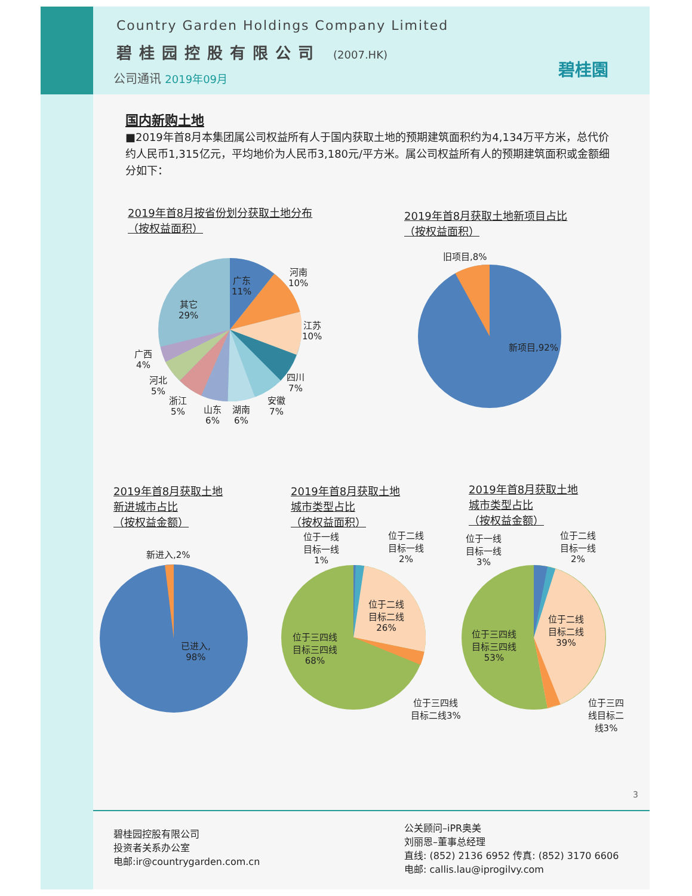Country Garden Holdings Company Limited
碧桂园控股有限公司 (2007.HK)
公司通讯 2019年09月 碧桂園
国内新购土地
■2019年首8月本集团属公司权益所有人于国内获取土地的预期建筑面积约为4,134万平方米，总代价约人民币1,315亿元，平均地价为人民币3,180元/平方米。属公司权益所有人的预期建筑面积或金额细分如下：
2019年首8月按省份划分获取土地分布
（按权益面积）
2019年首8月获取土地新项目占比
（按权益面积）
广东
11%
河南
10%
江苏
10%
其它
29%
四川
7%
安徽
7%
湖南
6%
山东
6%
浙江
5%
河北
5%
广西
4%
旧项目,8%
新项目,92%
2019年首8月获取土地
新进城市占比
（按权益金额）
2019年首8月获取土地
城市类型占比
（按权益面积）
2019年首8月获取土地
城市类型占比
（按权益金额）
新进入,2%
已进入,
98%
位于一线
目标一线
1%
位于二线
目标一线
2%
位于二线
目标二线
26%
位于三四线
目标三四线
68%
位于三四线
目标二线3%
位于一线
目标一线
3%
位于二线
目标一线
2%
位于二线
目标二线
39%
位于三四线
目标三四线
53%
位于三四
线目标二
线3%
3
碧桂园控股有限公司
投资者关系办公室
电邮:ir@countrygarden.com.cn
公关顾问–iPR奥美
刘丽恩–董事总经理
直线: (852) 2136 6952 传真: (852) 3170 6606
电邮: callis.lau@iprogilvy.com